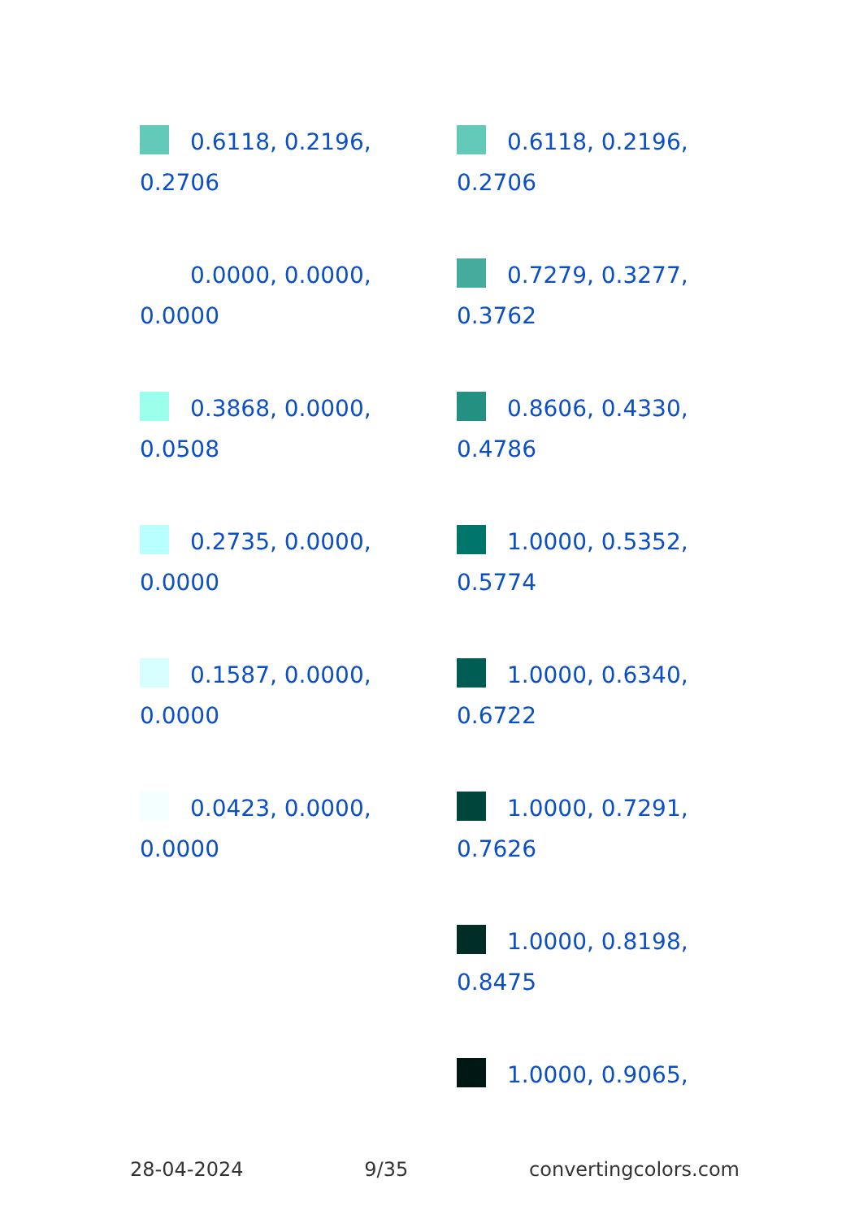0.6118, 0.2196, 0.2706
0.0000, 0.0000, 0.0000
0.3868, 0.0000, 0.0508
0.2735, 0.0000, 0.0000
0.1587, 0.0000, 0.0000
0.0423, 0.0000, 0.0000
0.6118, 0.2196, 0.2706
0.7279, 0.3277, 0.3762
0.8606, 0.4330, 0.4786
1.0000, 0.5352, 0.5774
1.0000, 0.6340, 0.6722
1.0000, 0.7291, 0.7626
1.0000, 0.8198, 0.8475
1.0000, 0.9065,
28-04-2024 9/35 convertingcolors.com